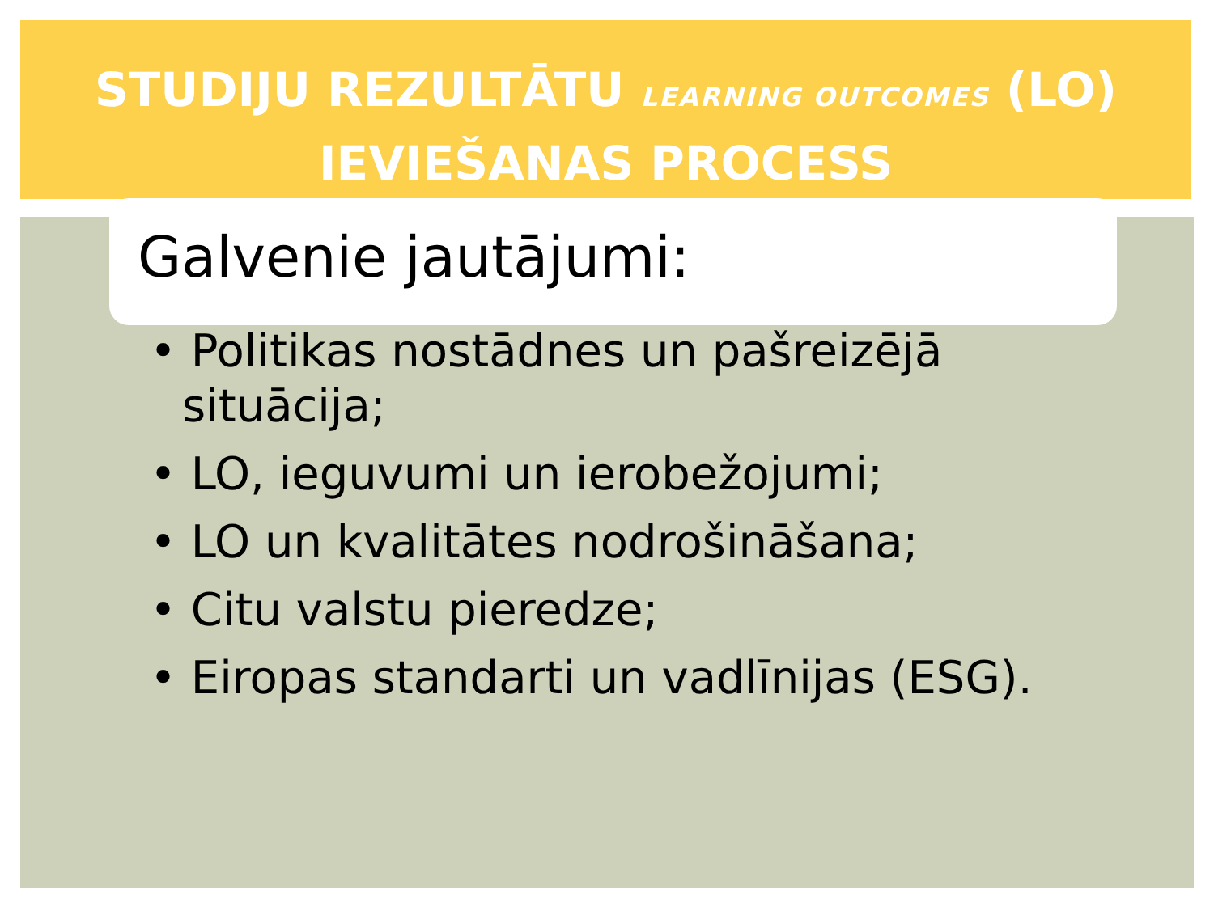STUDIJU REZULTĀTU LEARNING OUTCOMES (LO)
IEVIEŠANAS PROCESS
Galvenie jautājumi:
• Politikas nostādnes un pašreizējā situācija;
• LO, ieguvumi un ierobežojumi;
• LO un kvalitātes nodrošināšana;
• Citu valstu pieredze;
• Eiropas standarti un vadlīnijas (ESG).